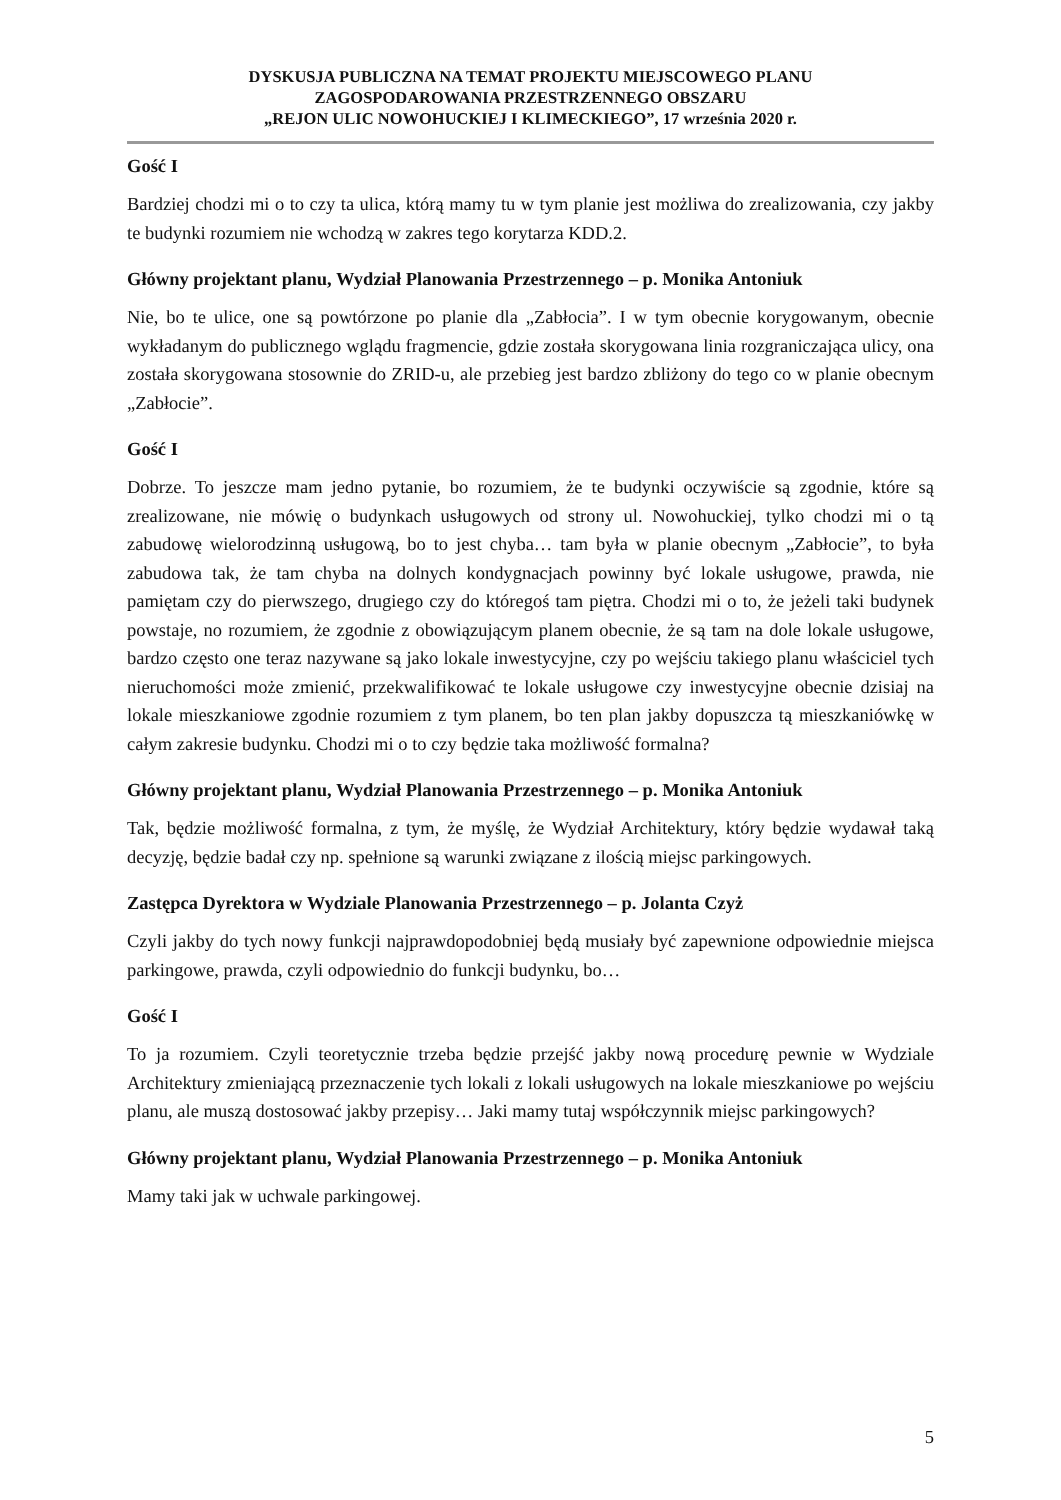DYSKUSJA PUBLICZNA NA TEMAT PROJEKTU MIEJSCOWEGO PLANU
ZAGOSPODAROWANIA PRZESTRZENNEGO OBSZARU
„REJON ULIC NOWOHUCKIEJ I KLIMECKIEGO”, 17 września 2020 r.
Gość I
Bardziej chodzi mi o to czy ta ulica, którą mamy tu w tym planie jest możliwa do zrealizowania, czy jakby te budynki rozumiem nie wchodzą w zakres tego korytarza KDD.2.
Główny projektant planu, Wydział Planowania Przestrzennego – p. Monika Antoniuk
Nie, bo te ulice, one są powtórzone po planie dla „Zabłocia”. I w tym obecnie korygowanym, obecnie wykładanym do publicznego wglądu fragmencie, gdzie została skorygowana linia rozgraniczająca ulicy, ona została skorygowana stosownie do ZRID-u, ale przebieg jest bardzo zbliżony do tego co w planie obecnym „Zabłocie”.
Gość I
Dobrze. To jeszcze mam jedno pytanie, bo rozumiem, że te budynki oczywiście są zgodnie, które są zrealizowane, nie mówię o budynkach usługowych od strony ul. Nowohuckiej, tylko chodzi mi o tą zabudowę wielorodzinną usługową, bo to jest chyba… tam była w planie obecnym „Zabłocie”, to była zabudowa tak, że tam chyba na dolnych kondygnacjach powinny być lokale usługowe, prawda, nie pamiętam czy do pierwszego, drugiego czy do któregoś tam piętra. Chodzi mi o to, że jeżeli taki budynek powstaje, no rozumiem, że zgodnie z obowiązującym planem obecnie, że są tam na dole lokale usługowe, bardzo często one teraz nazywane są jako lokale inwestycyjne, czy po wejściu takiego planu właściciel tych nieruchomości może zmienić, przekwalifikować te lokale usługowe czy inwestycyjne obecnie dzisiaj na lokale mieszkaniowe zgodnie rozumiem z tym planem, bo ten plan jakby dopuszcza tą mieszkaniówkę w całym zakresie budynku. Chodzi mi o to czy będzie taka możliwość formalna?
Główny projektant planu, Wydział Planowania Przestrzennego – p. Monika Antoniuk
Tak, będzie możliwość formalna, z tym, że myślę, że Wydział Architektury, który będzie wydawał taką decyzję, będzie badał czy np. spełnione są warunki związane z ilością miejsc parkingowych.
Zastępca Dyrektora w Wydziale Planowania Przestrzennego – p. Jolanta Czyż
Czyli jakby do tych nowy funkcji najprawdopodobniej będą musiały być zapewnione odpowiednie miejsca parkingowe, prawda, czyli odpowiednio do funkcji budynku, bo…
Gość I
To ja rozumiem. Czyli teoretycznie trzeba będzie przejść jakby nową procedurę pewnie w Wydziale Architektury zmieniającą przeznaczenie tych lokali z lokali usługowych na lokale mieszkaniowe po wejściu planu, ale muszą dostosować jakby przepisy… Jaki mamy tutaj współczynnik miejsc parkingowych?
Główny projektant planu, Wydział Planowania Przestrzennego – p. Monika Antoniuk
Mamy taki jak w uchwale parkingowej.
5